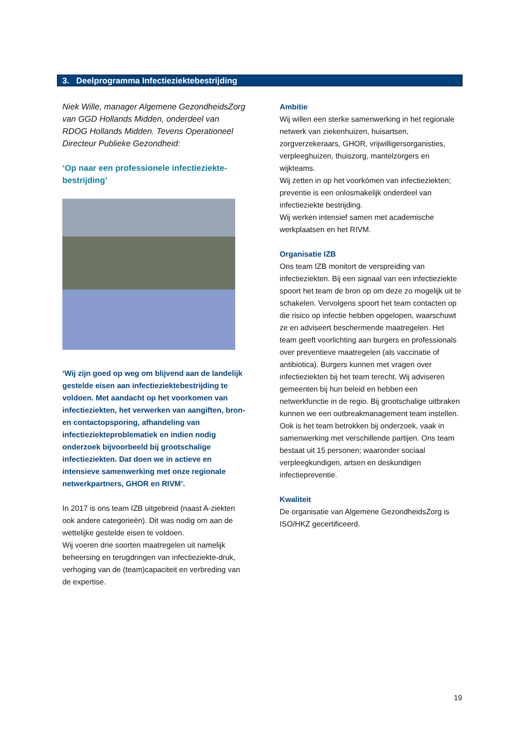3. Deelprogramma Infectieziektebestrijding
Niek Wille, manager Algemene GezondheidsZorg van GGD Hollands Midden, onderdeel van RDOG Hollands Midden. Tevens Operationeel Directeur Publieke Gezondheid:
‘Op naar een professionele infectieziekte-bestrijding’
‘Wij zijn goed op weg om blijvend aan de landelijk gestelde eisen aan infectieziektebestrijding te voldoen. Met aandacht op het voorkomen van infectieziekten, het verwerken van aangiften, bron- en contactopsporing, afhandeling van infectieziekteproblematiek en indien nodig onderzoek bijvoorbeeld bij grootschalige infectieziekten. Dat doen we in actieve en intensieve samenwerking met onze regionale netwerkpartners, GHOR en RIVM’.
In 2017 is ons team IZB uitgebreid (naast A-ziekten ook andere categorieën). Dit was nodig om aan de wettelijke gestelde eisen te voldoen.
Wij voeren drie soorten maatregelen uit namelijk beheersing en terugdringen van infectieziekte-druk, verhoging van de (team)capaciteit en verbreding van de expertise.
Ambitie
Wij willen een sterke samenwerking in het regionale netwerk van ziekenhuizen, huisartsen, zorgverzekeraars, GHOR, vrijwilligersorganisties, verpleeghuizen, thuiszorg, mantelzorgers en wijkteams.
Wij zetten in op het voorkómen van infectieziekten; preventie is een onlosmakelijk onderdeel van infectieziekte bestrijding.
Wij werken intensief samen met academische werkplaatsen en het RIVM.
Organisatie IZB
Ons team IZB monitort de verspreiding van infectieziekten. Bij een signaal van een infectieziekte spoort het team de bron op om deze zo mogelijk uit te schakelen. Vervolgens spoort het team contacten op die risico op infectie hebben opgelopen, waarschuwt ze en adviseert beschermende maatregelen. Het team geeft voorlichting aan burgers en professionals over preventieve maatregelen (als vaccinatie of antibiotica). Burgers kunnen met vragen over infectieziekten bij het team terecht. Wij adviseren gemeenten bij hun beleid en hebben een netwerkfunctie in de regio. Bij grootschalige uitbraken kunnen we een outbreakmanagement team instellen. Ook is het team betrokken bij onderzoek, vaak in samenwerking met verschillende partijen. Ons team bestaat uit 15 personen; waaronder sociaal verpleegkundigen, artsen en deskundigen infectiepreventie.
Kwaliteit
De organisatie van Algemene GezondheidsZorg is ISO/HKZ gecertificeerd.
19